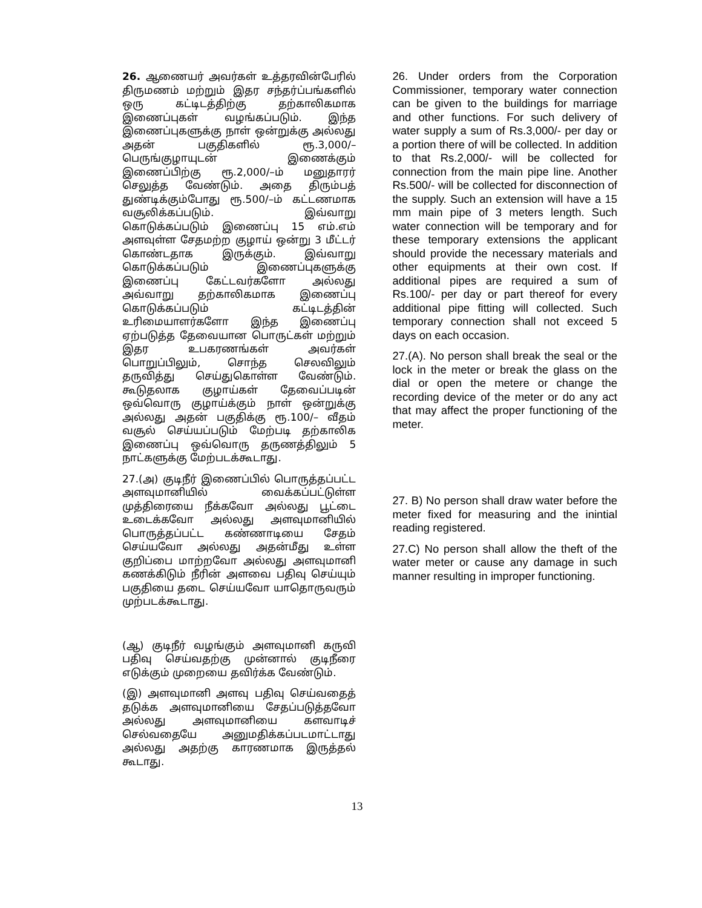26. ஆணையர் அவர்கள் உத்தரவின்பேரில் திருமணம் மற்றும் இதர சந்தர்ப்பங்களில் ஒரு கட்டிடத்திற்கு தற்காலிகமாக இணைப்புகள் வழங்கப்படும். இந்த இணைப்புகளுக்கு நாள் ஒன்றுக்கு அல்லது அதன் பகுதிகளில் ரூ.3,000/– பெருங்குழாயுடன் இணைக்கும் இணைப்பிற்கு ரூ.2,000/–ம் மனுதாரர் செலுத்த வேண்டும். அதை திரும்பத் துண்டிக்கும்போது ரூ.500/–ம் கட்டணமாக வசூலிக்கப்படும். இவ்வாறு கொடுக்கப்படும் இணைப்பு 15 எம்.எம் அளவுள்ள சேதமற்ற குழாய் ஒன்று 3 மீட்டர் கொண்டதாக இருக்கும். இவ்வாறு கொடுக்கப்படும் இணைப்புகளுக்கு இணைப்பு கேட்டவர்களோ அல்லது அவ்வாறு தற்காலிகமாக இணைப்பு கொடுக்கப்படும் கட்டிடத்தின் உரிமையாளர்களோ இந்த இணைப்பு ஏற்படுத்த தேவையான பொருட்கள் மற்றும் இதர உபகரணங்கள் அவர்கள் பொறுப்பிலும், சொந்த செலவிலும் தருவித்து செய்துகொள்ள வேண்டும். கூடுதலாக குழாய்கள் தேவைப்படின் ஒவ்வொரு குழாய்க்கும் நாள் ஒன்றுக்கு அல்லது அதன் பகுதிக்கு ரூ.100/– வீதம் வசூல் செய்யப்படும் மேற்படி தற்காலிக இணைப்பு ஒவ்வொரு தருணத்திலும் 5 நாட்களுக்கு மேற்படக்கூடாது.
27.(அ) குடிநீர் இணைப்பில் பொருத்தப்பட்ட அளவுமானியில் வைக்கப்பட்டுள்ள முத்திரையை நீக்கவோ அல்லது பூட்டை உடைக்கவோ அல்லது அளவுமானியில் பொருத்தப்பட்ட கண்ணாடியை சேதம் செய்யவோ அல்லது அதன்மீது உள்ள குறிப்பை மாற்றவோ அல்லது அளவுமானி கணக்கிடும் நீரின் அளவை பதிவு செய்யும் பகுதியை தடை செய்யவோ யாதொருவரும் முற்படக்கூடாது.
(ஆ) குடிநீர் வழங்கும் அளவுமானி கருவி பதிவு செய்வதற்கு முன்னால் குடிநீரை எடுக்கும் முறையை தவிர்க்க வேண்டும்.
(இ) அளவுமானி அளவு பதிவு செய்வதைத் தடுக்க அளவுமானியை சேதப்படுத்தவோ அல்லது அளவுமானியை களவாடிச் செல்வதையே அனுமதிக்கப்படமாட்டாது அல்லது அதற்கு காரணமாக இருத்தல் கூடாது.
26. Under orders from the Corporation Commissioner, temporary water connection can be given to the buildings for marriage and other functions. For such delivery of water supply a sum of Rs.3,000/- per day or a portion there of will be collected. In addition to that Rs.2,000/- will be collected for connection from the main pipe line. Another Rs.500/- will be collected for disconnection of the supply. Such an extension will have a 15 mm main pipe of 3 meters length. Such water connection will be temporary and for these temporary extensions the applicant should provide the necessary materials and other equipments at their own cost. If additional pipes are required a sum of Rs.100/- per day or part thereof for every additional pipe fitting will collected. Such temporary connection shall not exceed 5 days on each occasion.
27.(A). No person shall break the seal or the lock in the meter or break the glass on the dial or open the metere or change the recording device of the meter or do any act that may affect the proper functioning of the meter.
27. B) No person shall draw water before the meter fixed for measuring and the inintial reading registered.
27.C) No person shall allow the theft of the water meter or cause any damage in such manner resulting in improper functioning.
13